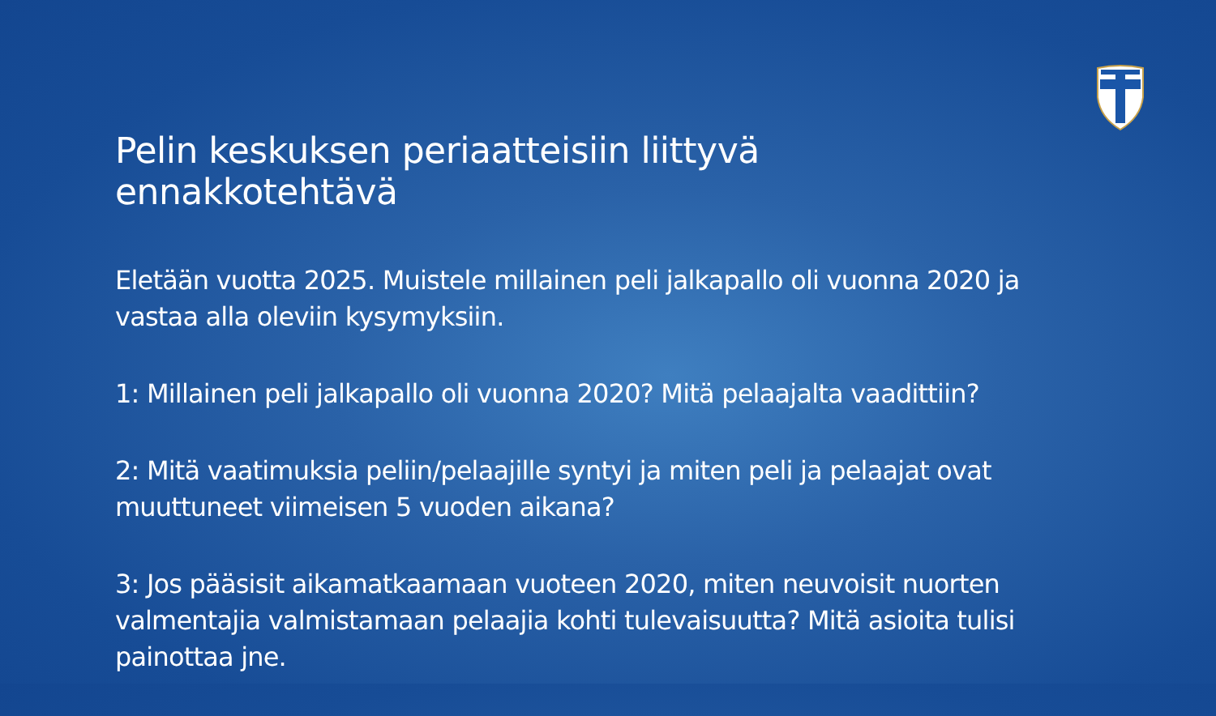Pelin keskuksen periaatteisiin liittyvä ennakkotehtävä
Eletään vuotta 2025. Muistele millainen peli jalkapallo oli vuonna 2020 ja vastaa alla oleviin kysymyksiin.
1: Millainen peli jalkapallo oli vuonna 2020? Mitä pelaajalta vaadittiin?
2: Mitä vaatimuksia peliin/pelaajille syntyi ja miten peli ja pelaajat ovat muuttuneet viimeisen 5 vuoden aikana?
3: Jos pääsisit aikamatkaamaan vuoteen 2020, miten neuvoisit nuorten valmentajia valmistamaan pelaajia kohti tulevaisuutta? Mitä asioita tulisi painottaa jne.